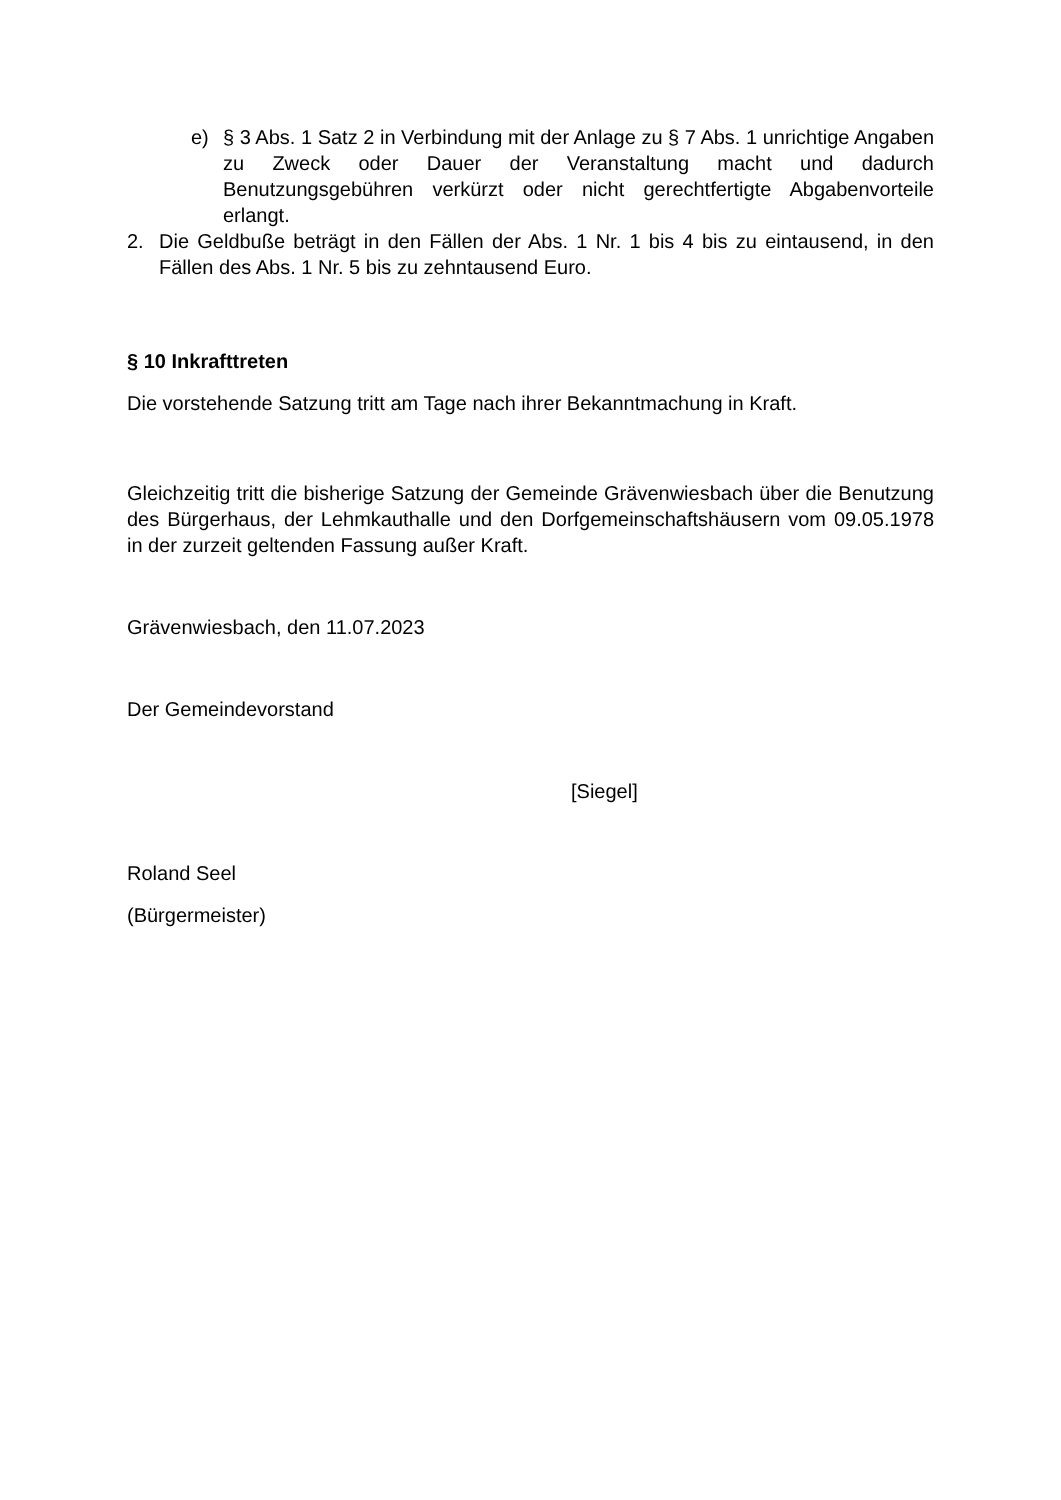e) § 3 Abs. 1 Satz 2 in Verbindung mit der Anlage zu § 7 Abs. 1 unrichtige Angaben zu Zweck oder Dauer der Veranstaltung macht und dadurch Benutzungsgebühren verkürzt oder nicht gerechtfertigte Abgabenvorteile erlangt.
2. Die Geldbuße beträgt in den Fällen der Abs. 1 Nr. 1 bis 4 bis zu eintausend, in den Fällen des Abs. 1 Nr. 5 bis zu zehntausend Euro.
§ 10 Inkrafttreten
Die vorstehende Satzung tritt am Tage nach ihrer Bekanntmachung in Kraft.
Gleichzeitig tritt die bisherige Satzung der Gemeinde Grävenwiesbach über die Benutzung des Bürgerhaus, der Lehmkauthalle und den Dorfgemeinschaftshäusern vom 09.05.1978 in der zurzeit geltenden Fassung außer Kraft.
Grävenwiesbach, den 11.07.2023
Der Gemeindevorstand
[Siegel]
Roland Seel
(Bürgermeister)